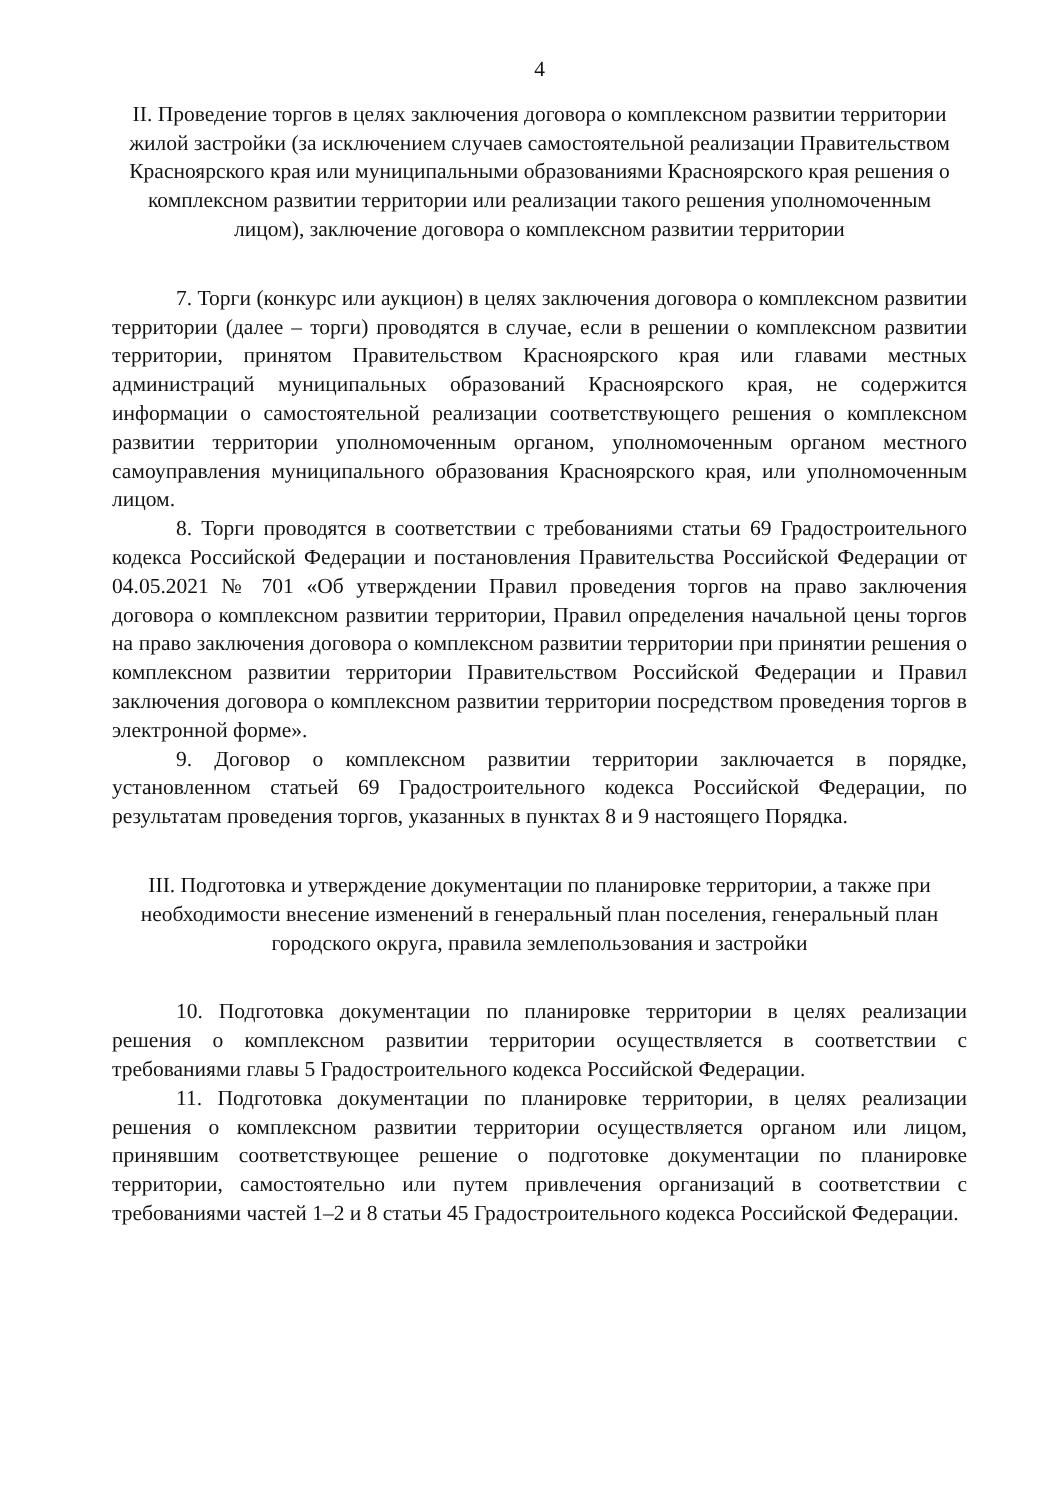4
II. Проведение торгов в целях заключения договора о комплексном развитии территории жилой застройки (за исключением случаев самостоятельной реализации Правительством Красноярского края или муниципальными образованиями Красноярского края решения о комплексном развитии территории или реализации такого решения уполномоченным лицом), заключение договора о комплексном развитии территории
7. Торги (конкурс или аукцион) в целях заключения договора о комплексном развитии территории (далее – торги) проводятся в случае, если в решении о комплексном развитии территории, принятом Правительством Красноярского края или главами местных администраций муниципальных образований Красноярского края, не содержится информации о самостоятельной реализации соответствующего решения о комплексном развитии территории уполномоченным органом, уполномоченным органом местного самоуправления муниципального образования Красноярского края, или уполномоченным лицом.
8. Торги проводятся в соответствии с требованиями статьи 69 Градостроительного кодекса Российской Федерации и постановления Правительства Российской Федерации от 04.05.2021 № 701 «Об утверждении Правил проведения торгов на право заключения договора о комплексном развитии территории, Правил определения начальной цены торгов на право заключения договора о комплексном развитии территории при принятии решения о комплексном развитии территории Правительством Российской Федерации и Правил заключения договора о комплексном развитии территории посредством проведения торгов в электронной форме».
9. Договор о комплексном развитии территории заключается в порядке, установленном статьей 69 Градостроительного кодекса Российской Федерации, по результатам проведения торгов, указанных в пунктах 8 и 9 настоящего Порядка.
III. Подготовка и утверждение документации по планировке территории, а также при необходимости внесение изменений в генеральный план поселения, генеральный план городского округа, правила землепользования и застройки
10. Подготовка документации по планировке территории в целях реализации решения о комплексном развитии территории осуществляется в соответствии с требованиями главы 5 Градостроительного кодекса Российской Федерации.
11. Подготовка документации по планировке территории, в целях реализации решения о комплексном развитии территории осуществляется органом или лицом, принявшим соответствующее решение о подготовке документации по планировке территории, самостоятельно или путем привлечения организаций в соответствии с требованиями частей 1–2 и 8 статьи 45 Градостроительного кодекса Российской Федерации.